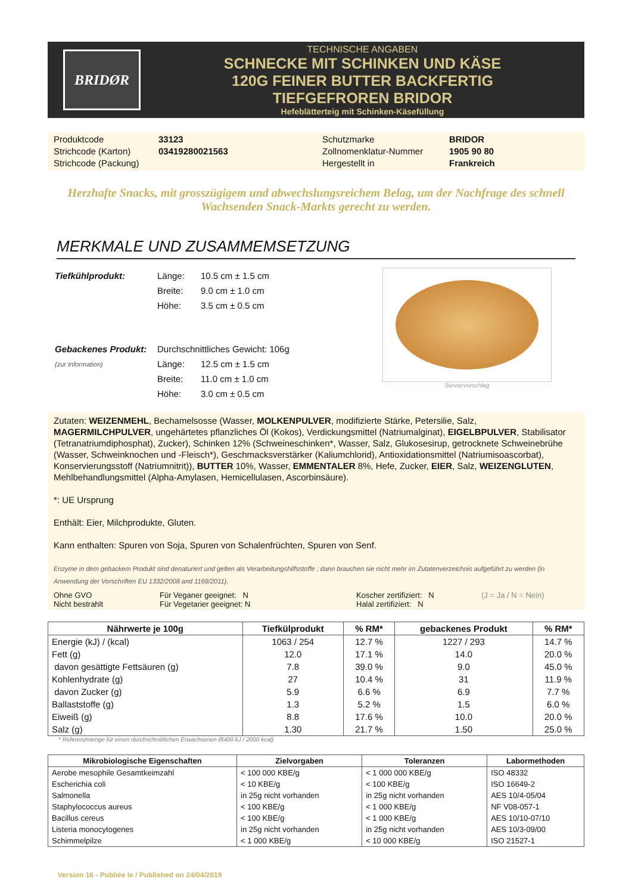BRIDØR
TECHNISCHE ANGABEN
SCHNECKE MIT SCHINKEN UND KÄSE
120G FEINER BUTTER BACKFERTIG
TIEFGEFROREN BRIDOR
Hefeblätterteig mit Schinken-Käsefüllung
Produktcode
33123
Schutzmarke
BRIDOR
Strichcode (Karton)
03419280021563
Zollnomenklatur-Nummer
1905 90 80
Strichcode (Packung)
Hergestellt in
Frankreich
Herzhafte Snacks, mit grosszügigem und abwechslungsreichem Belag, um der Nachfrage des schnell Wachsenden Snack-Markts gerecht zu werden.
MERKMALE UND ZUSAMMEMSETZUNG
| Tiefkühlprodukt: | Länge: | 10.5 cm ± 1.5 cm |
| | Breite: | 9.0 cm ± 1.0 cm |
| | Höhe: | 3.5 cm ± 0.5 cm |
| Gebackenes Produkt: | Durchschnittliches Gewicht: 106g | |
| (zur Information) | Länge: | 12.5 cm ± 1.5 cm |
| | Breite: | 11.0 cm ± 1.0 cm |
| | Höhe: | 3.0 cm ± 0.5 cm |
Serviervorschlag
Zutaten: WEIZENMEHL, Bechamelsosse (Wasser, MOLKENPULVER, modifizierte Stärke, Petersilie, Salz, MAGERMILCHPULVER, ungehärtetes pflanzliches Öl (Kokos), Verdickungsmittel (Natriumalginat), EIGELBPULVER, Stabilisator (Tetranatriumdiphosphat), Zucker), Schinken 12% (Schweineschinken*, Wasser, Salz, Glukosesirup, getrocknete Schweinebrühe (Wasser, Schweinknochen und -Fleisch*), Geschmacksverstärker (Kaliumchlorid), Antioxidationsmittel (Natriumisoascorbat), Konservierungsstoff (Natriumnitrit)), BUTTER 10%, Wasser, EMMENTALER 8%, Hefe, Zucker, EIER, Salz, WEIZENGLUTEN, Mehlbehandlungsmittel (Alpha-Amylasen, Hemicellulasen, Ascorbinsäure).
*: UE Ursprung
Enthält: Eier, Milchprodukte, Gluten.
Kann enthalten: Spuren von Soja, Spuren von Schalenfrüchten, Spuren von Senf.
Enzyme in dem gebackem Produkt sind denaturiert und gelten als Verarbeitungshilfsstoffe ; dann brauchen sie nicht mehr im Zutatenverzeichnis aufgeführt zu werden (in Anwendung der Vorschriften EU 1332/2008 and 1169/2011).
Ohne GVO
Für Veganer geeignet: N
Koscher zertifiziert: N
(J = Ja / N = Nein)
Nicht bestrahlt
Für Vegetarier geeignet: N
Halal zertifiziert: N
| Nährwerte je 100g | Tiefkülprodukt | % RM* | gebackenes Produkt | % RM* |
| --- | --- | --- | --- | --- |
| Energie (kJ) / (kcal) | 1063 / 254 | 12.7 % | 1227 / 293 | 14.7 % |
| Fett (g) | 12.0 | 17.1 % | 14.0 | 20.0 % |
| davon gesättigte Fettsäuren (g) | 7.8 | 39.0 % | 9.0 | 45.0 % |
| Kohlenhydrate (g) | 27 | 10.4 % | 31 | 11.9 % |
| davon Zucker (g) | 5.9 | 6.6 % | 6.9 | 7.7 % |
| Ballaststoffe (g) | 1.3 | 5.2 % | 1.5 | 6.0 % |
| Eiweiß (g) | 8.8 | 17.6 % | 10.0 | 20.0 % |
| Salz (g) | 1.30 | 21.7 % | 1.50 | 25.0 % |
* Referenzmenge für einen durchschnittlichen Erwachsenen (8400 kJ / 2000 kcal)
| Mikrobiologische Eigenschaften | Zielvorgaben | Toleranzen | Labormethoden |
| --- | --- | --- | --- |
| Aerobe mesophile Gesamtkeimzahl | < 100 000 KBE/g | < 1 000 000 KBE/g | ISO 48332 |
| Escherichia coli | < 10 KBE/g | < 100 KBE/g | ISO 16649-2 |
| Salmonella | in 25g nicht vorhanden | in 25g nicht vorhanden | AES 10/4-05/04 |
| Staphylococcus aureus | < 100 KBE/g | < 1 000 KBE/g | NF V08-057-1 |
| Bacillus cereus | < 100 KBE/g | < 1 000 KBE/g | AES 10/10-07/10 |
| Listeria monocytogenes | in 25g nicht vorhanden | in 25g nicht vorhanden | AES 10/3-09/00 |
| Schimmelpilze | < 1 000 KBE/g | < 10 000 KBE/g | ISO 21527-1 |
Version 16 - Publiée le / Published on 24/04/2019